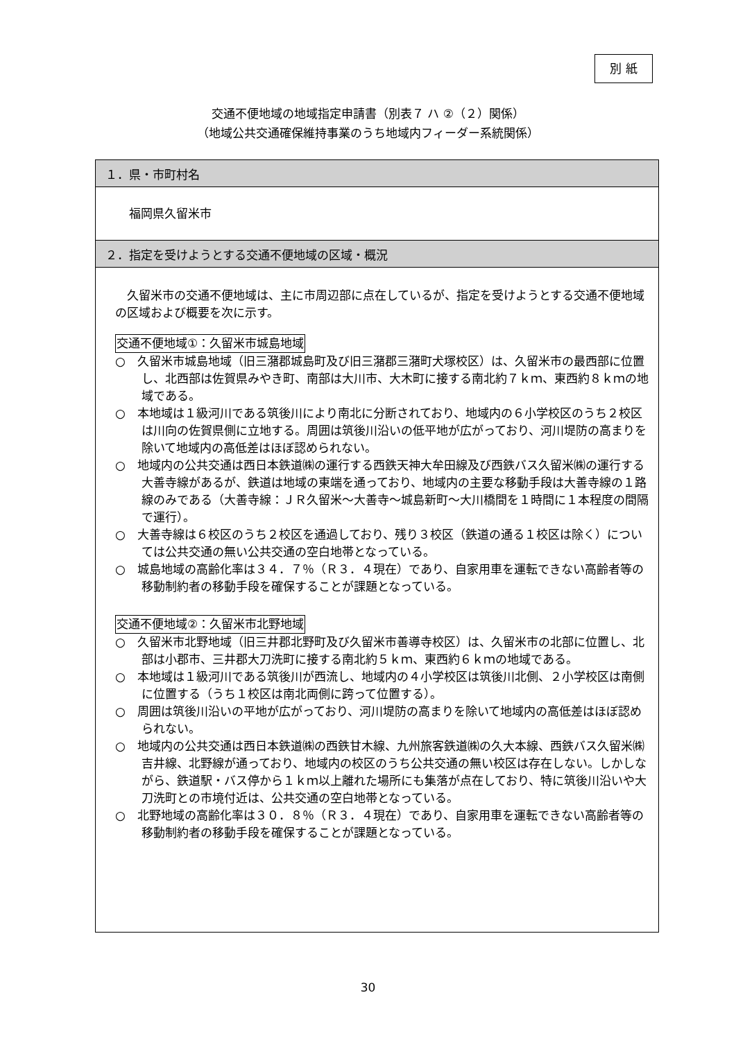別 紙
交通不便地域の地域指定申請書（別表７ ハ ②（２）関係）
（地域公共交通確保維持事業のうち地域内フィーダー系統関係）
| １．県・市町村名 |
| --- |
| 福岡県久留米市 |
| ２．指定を受けようとする交通不便地域の区域・概況 |
| 久留米市の交通不便地域は、主に市周辺部に点在しているが、指定を受けようとする交通不便地域の区域および概要を次に示す。 交通不便地域①：久留米市城島地域 ○ 久留米市城島地域（旧三潴郡城島町及び旧三潴郡三潴町犬塚校区）は、久留米市の最西部に位置し、北西部は佐賀県みやき町、南部は大川市、大木町に接する南北約７ｋｍ、東西約８ｋｍの地域である。 ○ 本地域は１級河川である筑後川により南北に分断されており、地域内の６小学校区のうち２校区は川向の佐賀県側に立地する。周囲は筑後川沿いの低平地が広がっており、河川堤防の高まりを除いて地域内の高低差はほぼ認められない。 ○ 地域内の公共交通は西日本鉄道㈱の運行する西鉄天神大牟田線及び西鉄バス久留米㈱の運行する大善寺線があるが、鉄道は地域の東端を通っており、地域内の主要な移動手段は大善寺線の１路線のみである（大善寺線：ＪＲ久留米～大善寺～城島新町～大川橋間を１時間に１本程度の間隔で運行）。 ○ 大善寺線は６校区のうち２校区を通過しており、残り３校区（鉄道の通る１校区は除く）については公共交通の無い公共交通の空白地帯となっている。 ○ 城島地域の高齢化率は３４．７％（Ｒ３．４現在）であり、自家用車を運転できない高齢者等の移動制約者の移動手段を確保することが課題となっている。 交通不便地域②：久留米市北野地域 ○ 久留米市北野地域（旧三井郡北野町及び久留米市善導寺校区）は、久留米市の北部に位置し、北部は小郡市、三井郡大刀洗町に接する南北約５ｋｍ、東西約６ｋｍの地域である。 ○ 本地域は１級河川である筑後川が西流し、地域内の４小学校区は筑後川北側、２小学校区は南側に位置する（うち１校区は南北両側に跨って位置する）。 ○ 周囲は筑後川沿いの平地が広がっており、河川堤防の高まりを除いて地域内の高低差はほぼ認められない。 ○ 地域内の公共交通は西日本鉄道㈱の西鉄甘木線、九州旅客鉄道㈱の久大本線、西鉄バス久留米㈱吉井線、北野線が通っており、地域内の校区のうち公共交通の無い校区は存在しない。しかしながら、鉄道駅・バス停から１ｋｍ以上離れた場所にも集落が点在しており、特に筑後川沿いや大刀洗町との市境付近は、公共交通の空白地帯となっている。 ○ 北野地域の高齢化率は３０．８％（Ｒ３．４現在）であり、自家用車を運転できない高齢者等の移動制約者の移動手段を確保することが課題となっている。 |
30